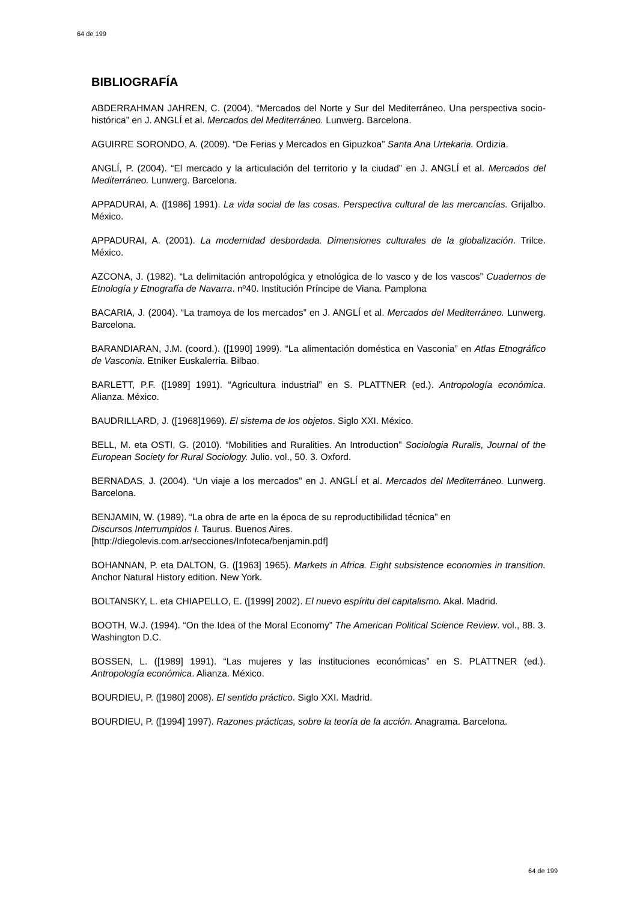64 de 199
BIBLIOGRAFÍA
ABDERRAHMAN JAHREN, C. (2004). “Mercados del Norte y Sur del Mediterráneo. Una perspectiva socio-histórica” en J. ANGLÍ et al. Mercados del Mediterráneo. Lunwerg. Barcelona.
AGUIRRE SORONDO, A. (2009). “De Ferias y Mercados en Gipuzkoa” Santa Ana Urtekaria. Ordizia.
ANGLÍ, P. (2004). “El mercado y la articulación del territorio y la ciudad” en J. ANGLÍ et al. Mercados del Mediterráneo. Lunwerg. Barcelona.
APPADURAI, A. ([1986] 1991). La vida social de las cosas. Perspectiva cultural de las mercancías. Grijalbo. México.
APPADURAI, A. (2001). La modernidad desbordada. Dimensiones culturales de la globalización. Trilce. México.
AZCONA, J. (1982). “La delimitación antropológica y etnológica de lo vasco y de los vascos” Cuadernos de Etnología y Etnografía de Navarra. nº40. Institución Príncipe de Viana. Pamplona
BACARIA, J. (2004). “La tramoya de los mercados” en J. ANGLÍ et al. Mercados del Mediterráneo. Lunwerg. Barcelona.
BARANDIARAN, J.M. (coord.). ([1990] 1999). “La alimentación doméstica en Vasconia” en Atlas Etnográfico de Vasconia. Etniker Euskalerria. Bilbao.
BARLETT, P.F. ([1989] 1991). “Agricultura industrial” en S. PLATTNER (ed.). Antropología económica. Alianza. México.
BAUDRILLARD, J. ([1968]1969). El sistema de los objetos. Siglo XXI. México.
BELL, M. eta OSTI, G. (2010). “Mobilities and Ruralities. An Introduction” Sociologia Ruralis, Journal of the European Society for Rural Sociology. Julio. vol., 50. 3. Oxford.
BERNADAS, J. (2004). “Un viaje a los mercados” en J. ANGLÍ et al. Mercados del Mediterráneo. Lunwerg. Barcelona.
BENJAMIN, W. (1989). “La obra de arte en la época de su reproductibilidad técnica” en
Discursos Interrumpidos I. Taurus. Buenos Aires.
[http://diegolevis.com.ar/secciones/Infoteca/benjamin.pdf]
BOHANNAN, P. eta DALTON, G. ([1963] 1965). Markets in Africa. Eight subsistence economies in transition. Anchor Natural History edition. New York.
BOLTANSKY, L. eta CHIAPELLO, E. ([1999] 2002). El nuevo espíritu del capitalismo. Akal. Madrid.
BOOTH, W.J. (1994). “On the Idea of the Moral Economy” The American Political Science Review. vol., 88. 3. Washington D.C.
BOSSEN, L. ([1989] 1991). “Las mujeres y las instituciones económicas” en S. PLATTNER (ed.). Antropología económica. Alianza. México.
BOURDIEU, P. ([1980] 2008). El sentido práctico. Siglo XXI. Madrid.
BOURDIEU, P. ([1994] 1997). Razones prácticas, sobre la teoría de la acción. Anagrama. Barcelona.
64 de 199